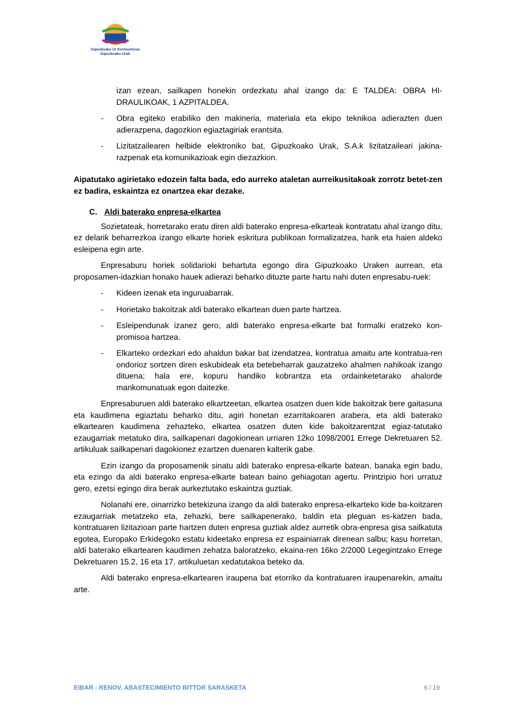Gipuzkoako Ur Kontsortzioa
Gipuzkoako Urak
izan ezean, sailkapen honekin ordezkatu ahal izango da: E TALDEA: OBRA HI-DRAULIKOAK, 1 AZPITALDEA.
- Obra egiteko erabiliko den makineria, materiala eta ekipo teknikoa adierazten duen adierazpena, dagozkion egiaztagiriak erantsita.
- Lizitatzailearen helbide elektroniko bat, Gipuzkoako Urak, S.A.k lizitatzaileari jakina-razpenak eta komunikazioak egin diezazkion.
Aipatutako agirietako edozein falta bada, edo aurreko ataletan aurreikusitakoak zorrotz betet-zen ez badira, eskaintza ez onartzea ekar dezake.
C. Aldi baterako enpresa-elkartea
Sozietateak, horretarako eratu diren aldi baterako enpresa-elkarteak kontratatu ahal izango ditu, ez delarik beharrezkoa izango elkarte horiek eskritura publikoan formalizatzea, harik eta haien aldeko esleipena egin arte.
Enpresaburu horiek solidarioki behartuta egongo dira Gipuzkoako Uraken aurrean, eta proposamen-idazkian honako hauek adierazi beharko dituzte parte hartu nahi duten enpresabu-ruek:
- Kideen izenak eta inguruabarrak.
- Horietako bakoitzak aldi baterako elkartean duen parte hartzea.
- Esleipendunak izanez gero, aldi baterako enpresa-elkarte bat formalki eratzeko kon-promisoa hartzea.
- Elkarteko ordezkari edo ahaldun bakar bat izendatzea, kontratua amaitu arte kontratua-ren ondorioz sortzen diren eskubideak eta betebeharrak gauzatzeko ahalmen nahikoak izango dituena; hala ere, kopuru handiko kobrantza eta ordainketetarako ahalorde mankomunatuak egon daitezke.
Enpresaburuen aldi baterako elkartzeetan, elkartea osatzen duen kide bakoitzak bere gaitasuna eta kaudimena egiaztatu beharko ditu, agiri honetan ezarritakoaren arabera, eta aldi baterako elkartearen kaudimena zehazteko, elkartea osatzen duten kide bakoitzarentzat egiaz-tatutako ezaugarriak metatuko dira, sailkapenari dagokionean urriaren 12ko 1098/2001 Errege Dekretuaren 52. artikuluak sailkapenari dagokionez ezartzen duenaren kalterik gabe.
Ezin izango da proposamenik sinatu aldi baterako enpresa-elkarte batean, banaka egin badu, eta ezingo da aldi baterako enpresa-elkarte batean baino gehiagotan agertu. Printzipio hori urratuz gero, ezetsi egingo dira berak aurkeztutako eskaintza guztiak.
Nolanahi ere, oinarrizko betekizuna izango da aldi baterako enpresa-elkarteko kide ba-koitzaren ezaugarriak metatzeko eta, zehazki, bere sailkapenerako, baldin eta pleguan es-katzen bada, kontratuaren lizitazioan parte hartzen duten enpresa guztiak aldez aurretik obra-enpresa gisa sailkatuta egotea, Europako Erkidegoko estatu kideetako enpresa ez espainiarrak direnean salbu; kasu horretan, aldi baterako elkartearen kaudimen zehatza baloratzeko, ekaina-ren 16ko 2/2000 Legegintzako Errege Dekretuaren 15.2, 16 eta 17. artikuluetan xedatutakoa beteko da.
Aldi baterako enpresa-elkartearen iraupena bat etorriko da kontratuaren iraupenarekin, amaitu arte.
EIBAR - RENOV. ABASTECIMIENTO BITTOR SARASKETA 6 / 19